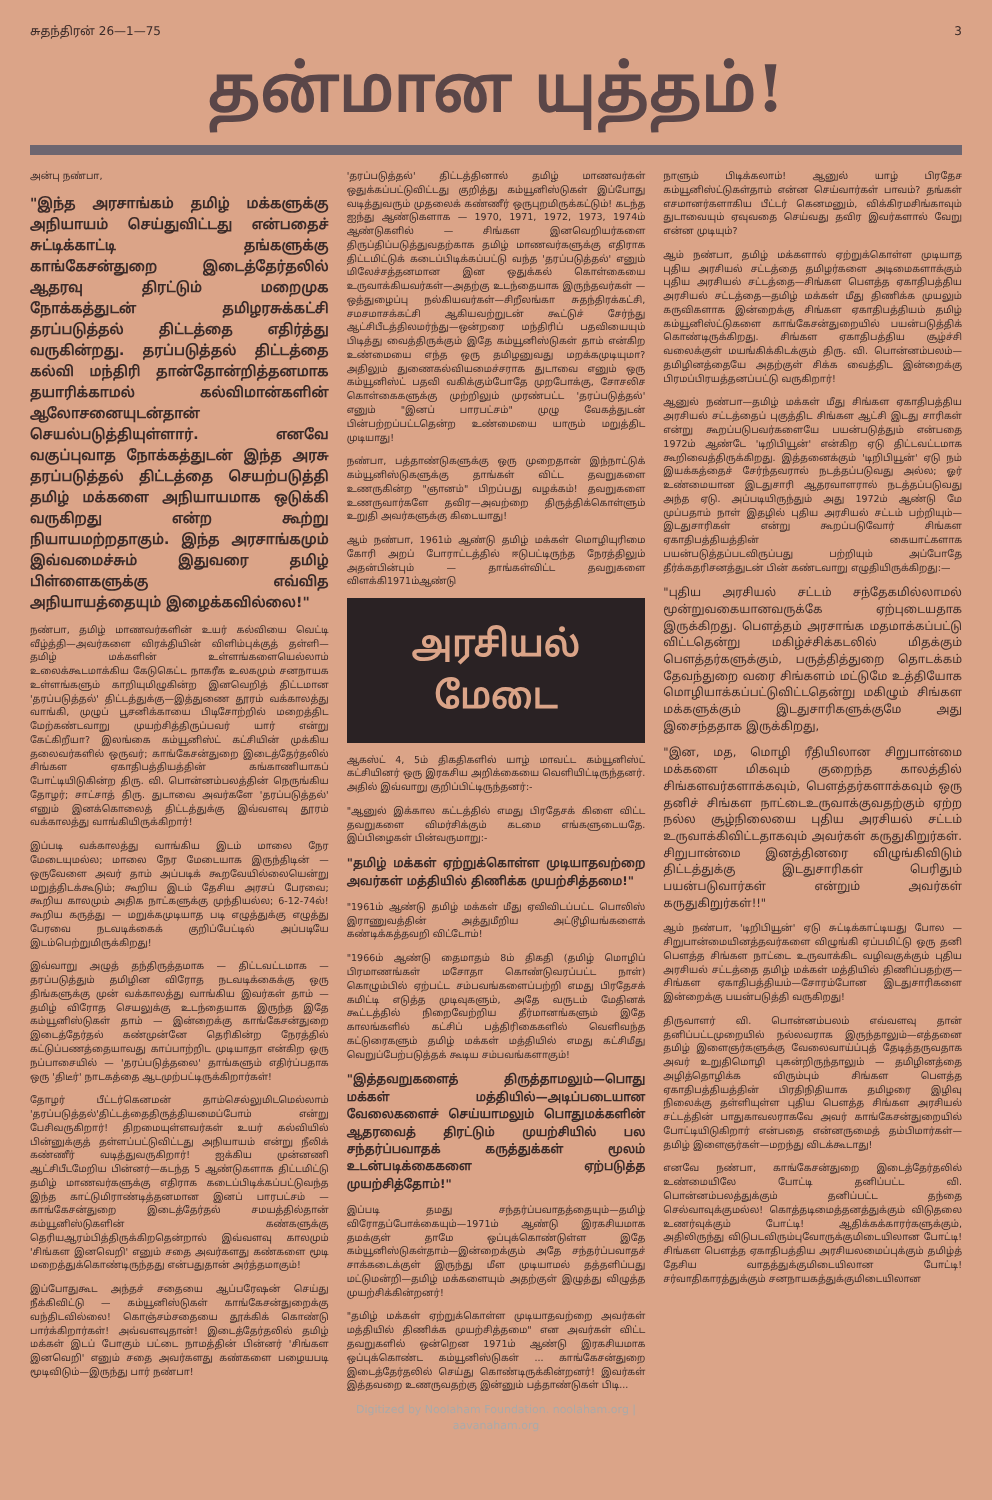சுதந்திரன் 26—1—75 3
தன்மான யுத்தம்!
அன்பு நண்பா,
"இந்த அரசாங்கம் தமிழ் மக்களுக்கு அநியாயம் செய்துவிட்டது என்பதைச் சுட்டிக்காட்டி தங்களுக்கு காங்கேசன்துறை இடைத்தேர்தலில் ஆதரவு திரட்டும் மறைமுக நோக்கத்துடன் தமிழரசுக்கட்சி தரப்படுத்தல் திட்டத்தை எதிர்த்து வருகின்றது. தரப்படுத்தல் திட்டத்தை கல்வி மந்திரி தான்தோன்றித்தனமாக தயாரிக்காமல் கல்விமான்களின் ஆலோசனையுடன்தான் செயல்படுத்தியுள்ளார். எனவே வகுப்புவாத நோக்கத்துடன் இந்த அரசு தரப்படுத்தல் திட்டத்தை செயற்படுத்தி தமிழ் மக்களை அநியாயமாக ஒடுக்கி வருகிறது என்ற கூற்று நியாயமற்றதாகும். இந்த அரசாங்கமும் இவ்வமைச்சும் இதுவரை தமிழ் பிள்ளைகளுக்கு எவ்வித அநியாயத்தையும் இழைக்கவில்லை!"
நண்பா, தமிழ் மாணவர்களின் உயர் கல்வியை வெட்டி வீழ்த்தி—அவர்களை விரக்தியின் விளிம்புக்குத் தள்ளி—தமிழ் மக்களின் உள்ளங்களையெல்லாம் உலைக்கூடமாக்கிய கேடுகெட்ட நாகரீக உலகமும் சனநாயக உள்ளங்களும் காறியுமிழுகின்ற இனவெறித் திட்டமான 'தரப்படுத்தல்' திட்டத்துக்கு—இத்துணை தூரம் வக்காலத்து வாங்கி, முழுப் பூசனிக்காயை பிடிசோற்றில் மறைத்திட மேற்கண்டவாறு முயற்சித்திருப்பவர் யார் என்று கேட்கிறீயா? இலங்கை கம்யூனிஸ்ட் கட்சியின் முக்கிய தலைவர்களில் ஒருவர்; காங்கேசன்துறை இடைத்தேர்தலில் சிங்கள ஏகாதிபத்தியத்தின் கங்காணியாகப் போட்டியிடுகின்ற திரு. வி. பொன்னம்பலத்தின் நெருங்கிய தோழர்; சாட்சாத் திரு. துடாவை அவர்களே 'தரப்படுத்தல்' எனும் இனக்கொலைத் திட்டத்துக்கு இவ்வளவு தூரம் வக்காலத்து வாங்கியிருக்கிறார்!
இப்படி வக்காலத்து வாங்கிய இடம் மாலை நேர மேடையுமல்ல; மாலை நேர மேடையாக இருந்திடின் — ஒருவேளை அவர் தாம் அப்படிக் கூறவேயில்லையென்று மறுத்திடக்கூடும்; கூறிய இடம் தேசிய அரசப் பேரவை; கூறிய காலமும் அதிக நாட்களுக்கு முந்தியல்ல; 6-12-74ல்! கூறிய கருத்து — மறுக்கமுடியாத படி எழுத்துக்கு எழுத்து பேரவை நடவடிக்கைக் குறிப்பேட்டில் அப்படியே இடம்பெற்றுமிருக்கிறது!
இவ்வாறு அழுத் தந்திருத்தமாக — திட்டவட்டமாக — தரப்படுத்தும் தமிழின விரோத நடவடிக்கைக்கு ஒரு திங்களுக்கு முன் வக்காலத்து வாங்கிய இவர்கள் தாம் — தமிழ் விரோத செயலுக்கு உடந்தையாக இருந்த இதே கம்யூனிஸ்டுகள் தாம் — இன்றைக்கு காங்கேசன்துறை இடைத்தேர்தல் கண்முன்னே தெரிகின்ற நேரத்தில் கட்டுப்பணத்தையாவது காப்பாற்றிட முடியாதா என்கிற ஒரு நப்பாசையில் — 'தரப்படுத்தலை' தாங்களும் எதிர்ப்பதாக ஒரு 'திடீர்' நாடகத்தை ஆடமுற்பட்டிருக்கிறார்கள்!
தோழர் பீட்டர்கெனமன் தாம்செல்லுமிடமெல்லாம் 'தரப்படுத்தல்'திட்டத்தைதிருத்தியமைப்போம் என்று பேசிவருகிறார்! திறமையுள்ளவர்கள் உயர் கல்வியில் பின்னுக்குத் தள்ளப்பட்டுவிட்டது அநியாயம் என்று நீலிக் கண்ணீர் வடித்துவருகிறார்! ஐக்கிய முன்னணி ஆட்சிபீடமேறிய பின்னர்—கடந்த 5 ஆண்டுகளாக திட்டமிட்டு தமிழ் மாணவர்களுக்கு எதிராக கடைப்பிடிக்கப்பட்டுவந்த இந்த காட்டுமிராண்டித்தனமான இனப் பாரபட்சம் — காங்கேசன்துறை இடைத்தேர்தல் சமயத்தில்தான் கம்யூனிஸ்டுகளின் கண்களுக்கு தெரியஆரம்பித்திருக்கிறதென்றால் இவ்வளவு காலமும் 'சிங்கள இனவெறி' எனும் சதை அவர்களது கண்களை மூடி மறைத்துக்கொண்டிருந்தது என்பதுதான் அர்த்தமாகும்!
இப்போதுகூட அந்தச் சதையை ஆப்பரேஷன் செய்து நீக்கிவிட்டு — கம்யூனிஸ்டுகள் காங்கேசன்துறைக்கு வந்திடவில்லை! கொஞ்சம்சதையை தூக்கிக் கொண்டு பார்க்கிறார்கள்! அவ்வளவுதான்! இடைத்தேர்தலில் தமிழ் மக்கள் இடப் போகும் பட்டை நாமத்தின் பின்னர் 'சிங்கள இனவெறி' எனும் சதை அவர்களது கண்களை பழையபடி மூடிவிடும்—இருந்து பார் நண்பா!
'தரப்படுத்தல்' திட்டத்தினால் தமிழ் மாணவர்கள் ஒதுக்கப்பட்டுவிட்டது குறித்து கம்யூனிஸ்டுகள் இப்போது வடித்துவரும் முதலைக் கண்ணீர் ஒருபுறமிருக்கட்டும்! கடந்த ஐந்து ஆண்டுகளாக — 1970, 1971, 1972, 1973, 1974ம் ஆண்டுகளில் — சிங்கள இனவெறியர்களை திருப்திப்படுத்துவதற்காக தமிழ் மாணவர்களுக்கு எதிராக திட்டமிட்டுக் கடைப்பிடிக்கப்பட்டு வந்த 'தரப்படுத்தல்' எனும் மிலேச்சத்தனமான இன ஒதுக்கல் கொள்கையை உருவாக்கியவர்கள்—அதற்கு உடந்தையாக இருந்தவர்கள் — ஒத்துழைப்பு நல்கியவர்கள்—சிறீலங்கா சுதந்திரக்கட்சி, சமசமாசக்கட்சி ஆகியவற்றுடன் கூட்டுச் சேர்ந்து ஆட்சிபீடத்திலமர்ந்து—ஒன்றரை மந்திரிப் பதவியையும் பிடித்து வைத்திருக்கும் இதே கம்யூனிஸ்டுகள் தாம் என்கிற உண்மையை எந்த ஒரு தமிழனுவது மறக்கமுடியுமா? அதிலும் துணைகல்வியமைச்சராக துடாவை எனும் ஒரு கம்யூனிஸ்ட் பதவி வகிக்கும்போதே முறபோக்கு, சோசலிச கொள்கைகளுக்கு முற்றிலும் முரண்பட்ட 'தரப்படுத்தல்' எனும் "இனப் பாரபட்சம்" முழு வேகத்துடன் பின்பற்றப்பட்டதென்ற உண்மையை யாரும் மறுத்திட முடியாது!
நண்பா, பத்தாண்டுகளுக்கு ஒரு முறைதான் இந்நாட்டுக் கம்யூனிஸ்டுகளுக்கு தாங்கள் விட்ட தவறுகளை உணருகின்ற "ஞானம்" பிறப்பது வழக்கம்! தவறுகளை உணருவார்களே தவிர—அவற்றை திருத்திக்கொள்ளும் உறுதி அவர்களுக்கு கிடையாது!
ஆம் நண்பா, 1961ம் ஆண்டு தமிழ் மக்கள் மொழியுரிமை கோரி அறப் போராட்டத்தில் ஈடுபட்டிருந்த நேரத்திலும் அதன்பின்பும் — தாங்கள்விட்ட தவறுகளை விளக்கி1971ம்ஆண்டு
அரசியல் மேடை
ஆகஸ்ட் 4, 5ம் திகதிகளில் யாழ் மாவட்ட கம்யூனிஸ்ட் கட்சியினர் ஒரு இரகசிய அறிக்கையை வெளியிட்டிருந்தனர். அதில் இவ்வாறு குறிப்பிட்டிருந்தனர்:-
"ஆனுல் இக்கால கட்டத்தில் எமது பிரதேசக் கிளை விட்ட தவறுகளை விமர்சிக்கும் கடமை எங்களுடையதே. இப்பிழைகள் பின்வருமாறு:-
"தமிழ் மக்கள் ஏற்றுக்கொள்ள முடியாதவற்றை அவர்கள் மத்தியில் திணிக்க முயற்சித்தமை!"
"1961ம் ஆண்டு தமிழ் மக்கள் மீது ஏவிவிடப்பட்ட பொலிஸ் இராணுவத்தின் அத்துமீறிய அட்டூழியங்களைக் கண்டிக்கத்தவறி விட்டோம்!
"1966ம் ஆண்டு தைமாதம் 8ம் திகதி (தமிழ் மொழிப் பிரமாணங்கள் மசோதா கொண்டுவரப்பட்ட நாள்) கொழும்பில் ஏற்பட்ட சம்பவங்களைப்பற்றி எமது பிரதேசக் கமிட்டி எடுத்த முடிவுகளும், அதே வருடம் மேதினக் கூட்டத்தில் நிறைவேற்றிய தீர்மானங்களும் இதே காலங்களில் கட்சிப் பத்திரிகைகளில் வெளிவந்த கட்டுரைகளும் தமிழ் மக்கள் மத்தியில் எமது கட்சிமீது வெறுப்பேற்படுத்தக் கூடிய சம்பவங்களாகும்!
"இத்தவறுகளைத் திருத்தாமலும்—பொது மக்கள் மத்தியில்—அடிப்படையான வேலைகளைச் செய்யாமலும் பொதுமக்களின் ஆதரவைத் திரட்டும் முயற்சியில் பல சந்தர்ப்பவாதக் கருத்துக்கள் மூலம் உடன்படிக்கைகளை ஏற்படுத்த முயற்சித்தோம்!"
இப்படி தமது சந்தர்ப்பவாதத்தையும்—தமிழ் விரோதப்போக்கையும்—1971ம் ஆண்டு இரகசியமாக தமக்குள் தாமே ஒப்புக்கொண்டுள்ள இதே கம்யூனிஸ்டுகள்தாம்—இன்றைக்கும் அதே சந்தர்ப்பவாதச் சாக்கடைக்குள் இருந்து மீள முடியாமல் தத்தளிப்பது மட்டுமன்றி—தமிழ் மக்களையும் அதற்குள் இழுத்து விழுத்த முயற்சிக்கின்றனர்!
"தமிழ் மக்கள் ஏற்றுக்கொள்ள முடியாதவற்றை அவர்கள் மத்தியில் திணிக்க முயற்சித்தமை" என அவர்கள் விட்ட தவறுகளில் ஒன்றென 1971ம் ஆண்டு இரகசியமாக ஒப்புக்கொண்ட கம்யூனிஸ்டுகள் ... காங்கேசன்துறை இடைத்தேர்தலில் செய்து கொண்டிருக்கின்றனர்! இவர்கள் இத்தவறை உணருவதற்கு இன்னும் பத்தாண்டுகள் பிடி...
Digitized by Noolaham Foundation. noolaham.org | aavanaham.org
நாளும் பிடிக்கலாம்! ஆனுல் யாழ் பிரதேச கம்யூனிஸ்ட்டுகள்தாம் என்ன செய்வார்கள் பாவம்? தங்கள் எசமானர்களாகிய பீட்டர் கெனமனும், விக்கிரமசிங்காவும் துடாவையும் ஏவுவதை செய்வது தவிர இவர்களால் வேறு என்ன முடியும்?
ஆம் நண்பா, தமிழ் மக்களால் ஏற்றுக்கொள்ள முடியாத புதிய அரசியல் சட்டத்தை தமிழர்களை அடிமைகளாக்கும் புதிய அரசியல் சட்டத்தை—சிங்கள பௌத்த ஏகாதிபத்திய அரசியல் சட்டத்தை—தமிழ் மக்கள் மீது திணிக்க முயலும் கருவிகளாக இன்றைக்கு சிங்கள ஏகாதிபத்தியம் தமிழ் கம்யூனிஸ்ட்டுகளை காங்கேசன்துறையில் பயன்படுத்திக் கொண்டிருக்கிறது. சிங்கள ஏகாதிபத்திய சூழ்ச்சி வலைக்குள் மயங்கிக்கிடக்கும் திரு. வி. பொன்னம்பலம்—தமிழினத்தையே அதற்குள் சிக்க வைத்திட இன்றைக்கு பிரமப்பிரயத்தனப்பட்டு வருகிறார்!
ஆனுல் நண்பா—தமிழ் மக்கள் மீது சிங்கள ஏகாதிபத்திய அரசியல் சட்டத்தைப் புகுத்திட சிங்கள ஆட்சி இடது சாரிகள் என்று கூறப்படுபவர்களையே பயன்படுத்தும் என்பதை 1972ம் ஆண்டே 'டிறிபியூன்' என்கிற ஏடு திட்டவட்டமாக கூறிவைத்திருக்கிறது. இத்தனைக்கும் 'டிறிபியூன்' ஏடு நம் இயக்கத்தைச் சேர்ந்தவரால் நடத்தப்படுவது அல்ல; ஓர் உண்மையான இடதுசாரி ஆதரவாளரால் நடத்தப்படுவது அந்த ஏடு. அப்படியிருந்தும் அது 1972ம் ஆண்டு மே முப்பதாம் நாள் இதழில் புதிய அரசியல் சட்டம் பற்றியும்—இடதுசாரிகள் என்று கூறப்படுவோர் சிங்கள ஏகாதிபத்தியத்தின் கையாட்களாக பயன்படுத்தப்படவிருப்பது பற்றியும் அப்போதே தீர்க்கதரிசனத்துடன் பின் கண்டவாறு எழுதியிருக்கிறது:—
"புதிய அரசியல் சட்டம் சந்தேகமில்லாமல் மூன்றுவகையானவருக்கே ஏற்புடையதாக இருக்கிறது. பௌத்தம் அரசாங்க மதமாக்கப்பட்டு விட்டதென்று மகிழ்ச்சிக்கடலில் மிதக்கும் பௌத்தர்களுக்கும், பருத்தித்துறை தொடக்கம் தேவந்துறை வரை சிங்களம் மட்டுமே உத்தியோக மொழியாக்கப்பட்டுவிட்டதென்று மகிழும் சிங்கள மக்களுக்கும் இடதுசாரிகளுக்குமே அது இசைந்ததாக இருக்கிறது,
"இன, மத, மொழி ரீதியிலான சிறுபான்மை மக்களை மிகவும் குறைந்த காலத்தில் சிங்களவர்களாக்கவும், பௌத்தர்களாக்கவும் ஒரு தனிச் சிங்கள நாட்டைஉருவாக்குவதற்கும் ஏற்ற நல்ல சூழ்நிலையை புதிய அரசியல் சட்டம் உருவாக்கிவிட்டதாகவும் அவர்கள் கருதுகிறுர்கள். சிறுபான்மை இனத்தினரை விழுங்கிவிடும் திட்டத்துக்கு இடதுசாரிகள் பெரிதும் பயன்படுவார்கள் என்றும் அவர்கள் கருதுகிறுர்கள்!!"
ஆம் நண்பா, 'டிறிபியூன்' ஏடு சுட்டிக்காட்டியது போல — சிறுபான்மையினத்தவர்களை விழுங்கி ஏப்பமிட்டு ஒரு தனி பௌத்த சிங்கள நாட்டை உருவாக்கிட வழிவகுக்கும் புதிய அரசியல் சட்டத்தை தமிழ் மக்கள் மத்தியில் திணிப்பதற்கு—சிங்கள ஏகாதிபத்தியம்—சோரம்போன இடதுசாரிகளை இன்றைக்கு பயன்படுத்தி வருகிறது!
திருவாளர் வி. பொன்னம்பலம் எவ்வளவு தான் தனிப்பட்டமுறையில் நல்லவராக இருந்தாலும்—எத்தனை தமிழ் இளைஞர்களுக்கு வேலைவாய்ப்புத் தேடித்தருவதாக அவர் உறுதிமொழி புகன்றிருந்தாலும் — தமிழினத்தை அழித்தொழிக்க விரும்பும் சிங்கள பௌத்த ஏகாதிபத்தியத்தின் பிரதிநிதியாக தமிழரை இழிவு நிலைக்கு தள்ளியுள்ள புதிய பௌத்த சிங்கள அரசியல் சட்டத்தின் பாதுகாவலராகவே அவர் காங்கேசன்துறையில் போட்டியிடுகிறார் என்பதை என்னருமைத் தம்பிமார்கள்—தமிழ் இளைஞர்கள்—மறந்து விடக்கூடாது!
எனவே நண்பா, காங்கேசன்துறை இடைத்தேர்தலில் உண்மையிலே போட்டி தனிப்பட்ட வி. பொன்னம்பலத்துக்கும் தனிப்பட்ட தந்தை செல்வாவுக்குமல்ல! கொத்தடிமைத்தனத்துக்கும் விடுதலை உணர்வுக்கும் போட்டி! ஆதிக்கக்காரர்களுக்கும், அதிலிருந்து விடுபடவிரும்புவோருக்குமிடையிலான போட்டி! சிங்கள பௌத்த ஏகாதிபத்திய அரசியலமைப்புக்கும் தமிழ்த் தேசிய வாதத்துக்குமிடையிலான போட்டி! சர்வாதிகாரத்துக்கும் சனநாயகத்துக்குமிடையிலான